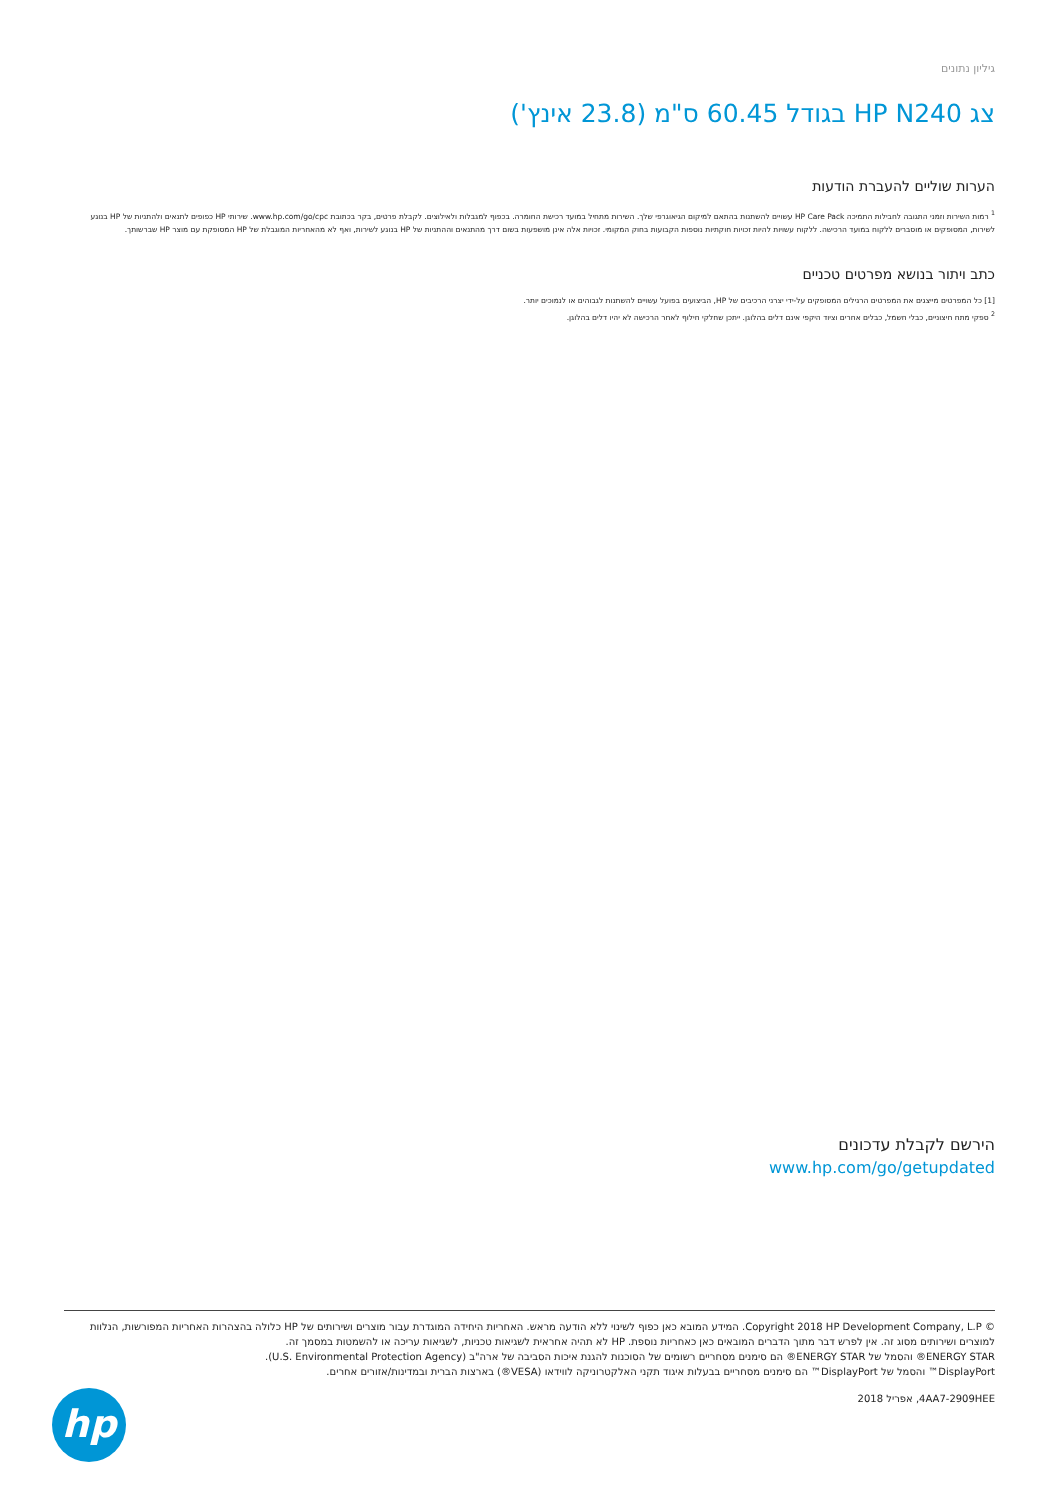גיליון נתונים
צג HP N240 בגודל 60.45 ס"מ (23.8 אינץ')
הערות שוליים להעברת הודעות
<sup>1</sup> רמות השירות וזמני התגובה לחבילות התמיכה HP Care Pack עשויים להשתנות בהתאם למיקום הגיאוגרפי שלך. השירות מתחיל במועד רכישת החומרה. בכפוף למגבלות ולאילוצים. לקבלת פרטים, בקר בכתובת www.hp.com/go/cpc. שירותי HP כפופים לתנאים ולהתניות של HP בנוגע לשירות, המסופקים או מוסברים ללקוח במועד הרכישה. ללקוח עשויות להיות זכויות חוקתיות נוספות הקבועות בחוק המקומי. זכויות אלה אינן מושפעות בשום דרך מהתנאים וההתניות של HP בנוגע לשירות, ואף לא מהאחריות המוגבלת של HP המסופקת עם מוצר HP שברשותך.
כתב ויתור בנושא מפרטים טכניים
[1] כל המפרטים מייצגים את המפרטים הרגילים המסופקים על-ידי יצרני הרכיבים של HP, הביצועים בפועל עשויים להשתנות לגבוהים או לנמוכים יותר.
<sup>2</sup> ספקי מתח חיצוניים, כבלי חשמל, כבלים אחרים וציוד היקפי אינם דלים בהלוגן. ייתכן שחלקי חילוף לאחר הרכישה לא יהיו דלים בהלוגן.
הירשם לקבלת עדכונים
www.hp.com/go/getupdated
© Copyright 2018 HP Development Company, L.P. המידע המובא כאן כפוף לשינוי ללא הודעה מראש. האחריות היחידה המוגדרת עבור מוצרים ושירותים של HP כלולה בהצהרות האחריות המפורשות, הנלוות למוצרים ושירותים מסוג זה. אין לפרש דבר מתוך הדברים המובאים כאן כאחריות נוספת. HP לא תהיה אחראית לשגיאות טכניות, לשגיאות עריכה או להשמטות במסמך זה.
ENERGY STAR® והסמל של ENERGY STAR® הם סימנים מסחריים רשומים של הסוכנות להגנת איכות הסביבה של ארה"ב (U.S. Environmental Protection Agency).
DisplayPort™ והסמל של DisplayPort™ הם סימנים מסחריים בבעלות איגוד תקני האלקטרוניקה לווידאו (VESA®) בארצות הברית ובמדינות/אזורים אחרים.
4AA7-2909HEE, אפריל 2018
hp